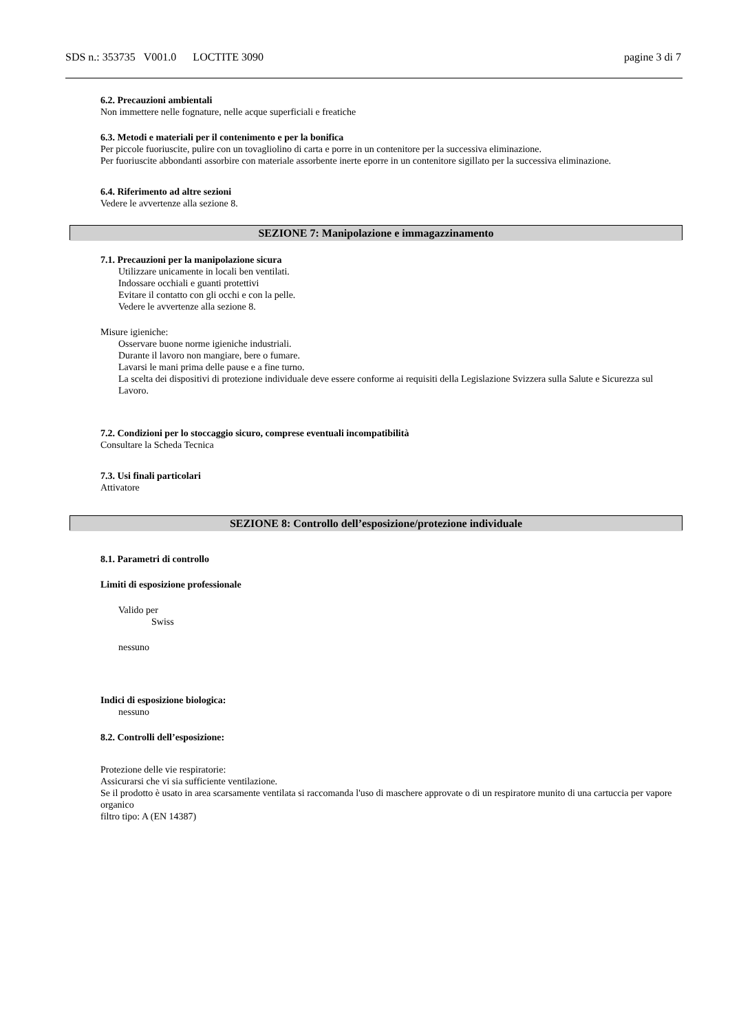SDS n.: 353735 V001.0 LOCTITE 3090 pagine 3 di 7
6.2. Precauzioni ambientali
Non immettere nelle fognature, nelle acque superficiali e freatiche
6.3. Metodi e materiali per il contenimento e per la bonifica
Per piccole fuoriuscite, pulire con un tovagliolino di carta e porre in un contenitore per la successiva eliminazione.
Per fuoriuscite abbondanti assorbire con materiale assorbente inerte eporre in un contenitore sigillato per la successiva eliminazione.
6.4. Riferimento ad altre sezioni
Vedere le avvertenze alla sezione 8.
SEZIONE 7: Manipolazione e immagazzinamento
7.1. Precauzioni per la manipolazione sicura
Utilizzare unicamente in locali ben ventilati.
Indossare occhiali e guanti protettivi
Evitare il contatto con gli occhi e con la pelle.
Vedere le avvertenze alla sezione 8.
Misure igieniche:
Osservare buone norme igieniche industriali.
Durante il lavoro non mangiare, bere o fumare.
Lavarsi le mani prima delle pause e a fine turno.
La scelta dei dispositivi di protezione individuale deve essere conforme ai requisiti della Legislazione Svizzera sulla Salute e Sicurezza sul Lavoro.
7.2. Condizioni per lo stoccaggio sicuro, comprese eventuali incompatibilità
Consultare la Scheda Tecnica
7.3. Usi finali particolari
Attivatore
SEZIONE 8: Controllo dell’esposizione/protezione individuale
8.1. Parametri di controllo
Limiti di esposizione professionale
Valido per
Swiss
nessuno
Indici di esposizione biologica:
nessuno
8.2. Controlli dell’esposizione:
Protezione delle vie respiratorie:
Assicurarsi che vi sia sufficiente ventilazione.
Se il prodotto è usato in area scarsamente ventilata si raccomanda l'uso di maschere approvate o di un respiratore munito di una cartuccia per vapore organico
filtro tipo: A (EN 14387)